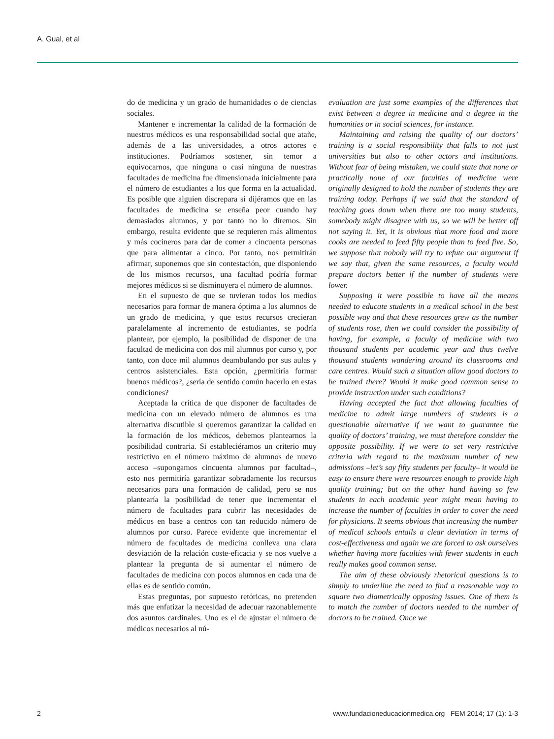A. Gual, et al
do de medicina y un grado de humanidades o de ciencias sociales.
Mantener e incrementar la calidad de la formación de nuestros médicos es una responsabilidad social que atañe, además de a las universidades, a otros actores e instituciones. Podríamos sostener, sin temor a equivocarnos, que ninguna o casi ninguna de nuestras facultades de medicina fue dimensionada inicialmente para el número de estudiantes a los que forma en la actualidad. Es posible que alguien discrepara si dijéramos que en las facultades de medicina se enseña peor cuando hay demasiados alumnos, y por tanto no lo diremos. Sin embargo, resulta evidente que se requieren más alimentos y más cocineros para dar de comer a cincuenta personas que para alimentar a cinco. Por tanto, nos permitirán afirmar, suponemos que sin contestación, que disponiendo de los mismos recursos, una facultad podría formar mejores médicos si se disminuyera el número de alumnos.
En el supuesto de que se tuvieran todos los medios necesarios para formar de manera óptima a los alumnos de un grado de medicina, y que estos recursos crecieran paralelamente al incremento de estudiantes, se podría plantear, por ejemplo, la posibilidad de disponer de una facultad de medicina con dos mil alumnos por curso y, por tanto, con doce mil alumnos deambulando por sus aulas y centros asistenciales. Esta opción, ¿permitiría formar buenos médicos?, ¿sería de sentido común hacerlo en estas condiciones?
Aceptada la crítica de que disponer de facultades de medicina con un elevado número de alumnos es una alternativa discutible si queremos garantizar la calidad en la formación de los médicos, debemos plantearnos la posibilidad contraria. Si estableciéramos un criterio muy restrictivo en el número máximo de alumnos de nuevo acceso –supongamos cincuenta alumnos por facultad–, esto nos permitiría garantizar sobradamente los recursos necesarios para una formación de calidad, pero se nos plantearía la posibilidad de tener que incrementar el número de facultades para cubrir las necesidades de médicos en base a centros con tan reducido número de alumnos por curso. Parece evidente que incrementar el número de facultades de medicina conlleva una clara desviación de la relación coste-eficacia y se nos vuelve a plantear la pregunta de si aumentar el número de facultades de medicina con pocos alumnos en cada una de ellas es de sentido común.
Estas preguntas, por supuesto retóricas, no pretenden más que enfatizar la necesidad de adecuar razonablemente dos asuntos cardinales. Uno es el de ajustar el número de médicos necesarios al nú-
evaluation are just some examples of the differences that exist between a degree in medicine and a degree in the humanities or in social sciences, for instance.
Maintaining and raising the quality of our doctors’ training is a social responsibility that falls to not just universities but also to other actors and institutions. Without fear of being mistaken, we could state that none or practically none of our faculties of medicine were originally designed to hold the number of students they are training today. Perhaps if we said that the standard of teaching goes down when there are too many students, somebody might disagree with us, so we will be better off not saying it. Yet, it is obvious that more food and more cooks are needed to feed fifty people than to feed five. So, we suppose that nobody will try to refute our argument if we say that, given the same resources, a faculty would prepare doctors better if the number of students were lower.
Supposing it were possible to have all the means needed to educate students in a medical school in the best possible way and that these resources grew as the number of students rose, then we could consider the possibility of having, for example, a faculty of medicine with two thousand students per academic year and thus twelve thousand students wandering around its classrooms and care centres. Would such a situation allow good doctors to be trained there? Would it make good common sense to provide instruction under such conditions?
Having accepted the fact that allowing faculties of medicine to admit large numbers of students is a questionable alternative if we want to guarantee the quality of doctors’ training, we must therefore consider the opposite possibility. If we were to set very restrictive criteria with regard to the maximum number of new admissions –let’s say fifty students per faculty– it would be easy to ensure there were resources enough to provide high quality training; but on the other hand having so few students in each academic year might mean having to increase the number of faculties in order to cover the need for physicians. It seems obvious that increasing the number of medical schools entails a clear deviation in terms of cost-effectiveness and again we are forced to ask ourselves whether having more faculties with fewer students in each really makes good common sense.
The aim of these obviously rhetorical questions is to simply to underline the need to find a reasonable way to square two diametrically opposing issues. One of them is to match the number of doctors needed to the number of doctors to be trained. Once we
2
www.fundacioneducacionmedica.org FEM 2014; 17 (1): 1-3